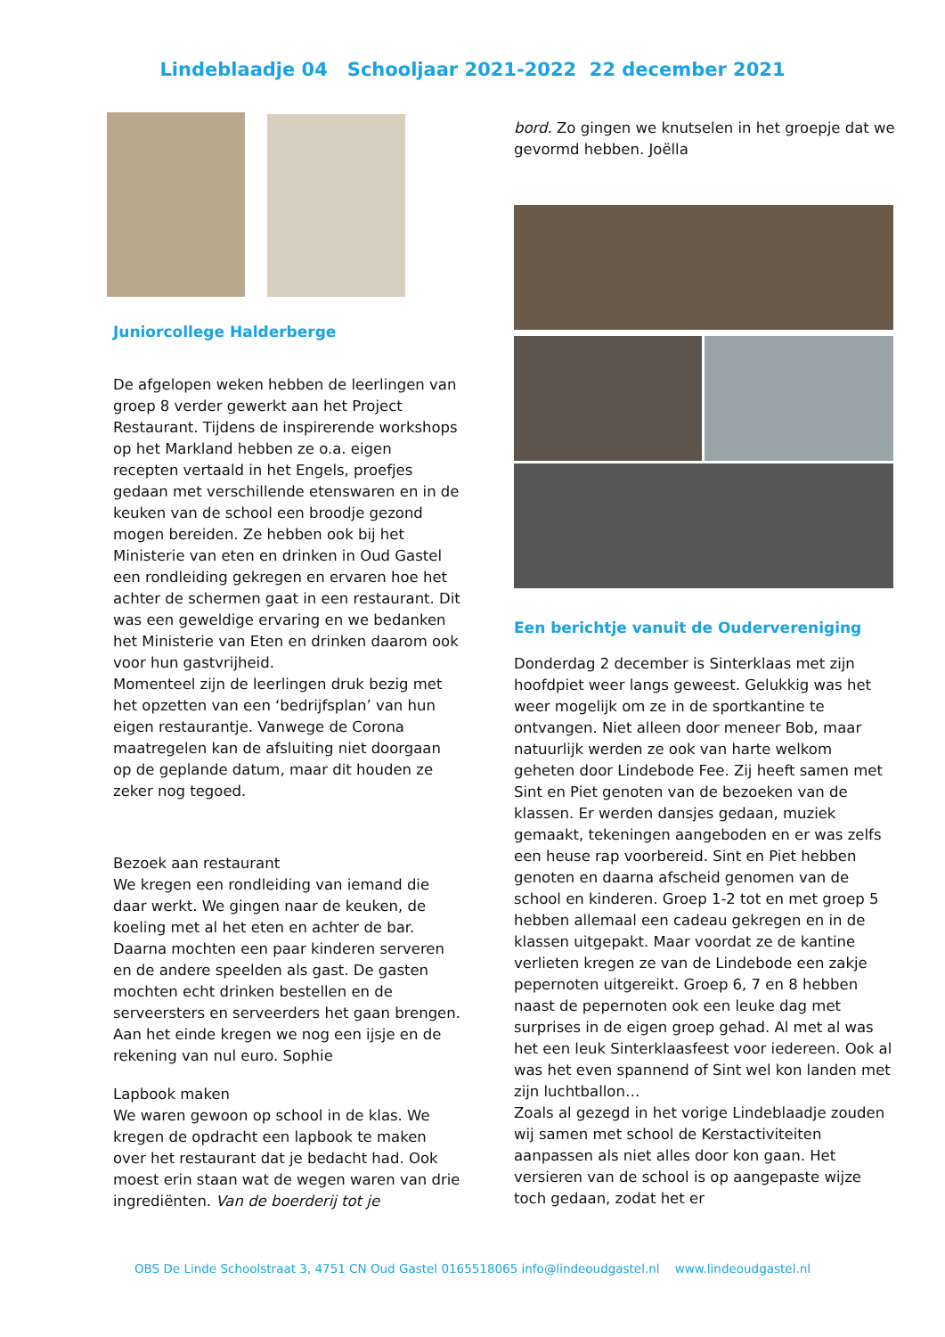Lindeblaadje 04 Schooljaar 2021-2022 22 december 2021
Juniorcollege Halderberge
De afgelopen weken hebben de leerlingen van groep 8 verder gewerkt aan het Project Restaurant. Tijdens de inspirerende workshops op het Markland hebben ze o.a. eigen recepten vertaald in het Engels, proefjes gedaan met verschillende etenswaren en in de keuken van de school een broodje gezond mogen bereiden. Ze hebben ook bij het Ministerie van eten en drinken in Oud Gastel een rondleiding gekregen en ervaren hoe het achter de schermen gaat in een restaurant. Dit was een geweldige ervaring en we bedanken het Ministerie van Eten en drinken daarom ook voor hun gastvrijheid.
Momenteel zijn de leerlingen druk bezig met het opzetten van een ‘bedrijfsplan’ van hun eigen restaurantje. Vanwege de Corona maatregelen kan de afsluiting niet doorgaan op de geplande datum, maar dit houden ze zeker nog tegoed.
Bezoek aan restaurant
We kregen een rondleiding van iemand die daar werkt. We gingen naar de keuken, de koeling met al het eten en achter de bar. Daarna mochten een paar kinderen serveren en de andere speelden als gast. De gasten mochten echt drinken bestellen en de serveersters en serveerders het gaan brengen. Aan het einde kregen we nog een ijsje en de rekening van nul euro. Sophie
Lapbook maken
We waren gewoon op school in de klas. We kregen de opdracht een lapbook te maken over het restaurant dat je bedacht had. Ook moest erin staan wat de wegen waren van drie ingrediënten. Van de boerderij tot je
bord. Zo gingen we knutselen in het groepje dat we gevormd hebben. Joëlla
Een berichtje vanuit de Oudervereniging
Donderdag 2 december is Sinterklaas met zijn hoofdpiet weer langs geweest. Gelukkig was het weer mogelijk om ze in de sportkantine te ontvangen. Niet alleen door meneer Bob, maar natuurlijk werden ze ook van harte welkom geheten door Lindebode Fee. Zij heeft samen met Sint en Piet genoten van de bezoeken van de klassen. Er werden dansjes gedaan, muziek gemaakt, tekeningen aangeboden en er was zelfs een heuse rap voorbereid. Sint en Piet hebben genoten en daarna afscheid genomen van de school en kinderen. Groep 1-2 tot en met groep 5 hebben allemaal een cadeau gekregen en in de klassen uitgepakt. Maar voordat ze de kantine verlieten kregen ze van de Lindebode een zakje pepernoten uitgereikt. Groep 6, 7 en 8 hebben naast de pepernoten ook een leuke dag met surprises in de eigen groep gehad. Al met al was het een leuk Sinterklaasfeest voor iedereen. Ook al was het even spannend of Sint wel kon landen met zijn luchtballon…
Zoals al gezegd in het vorige Lindeblaadje zouden wij samen met school de Kerstactiviteiten aanpassen als niet alles door kon gaan. Het versieren van de school is op aangepaste wijze toch gedaan, zodat het er
OBS De Linde Schoolstraat 3, 4751 CN Oud Gastel 0165518065 info@lindeoudgastel.nl www.lindeoudgastel.nl